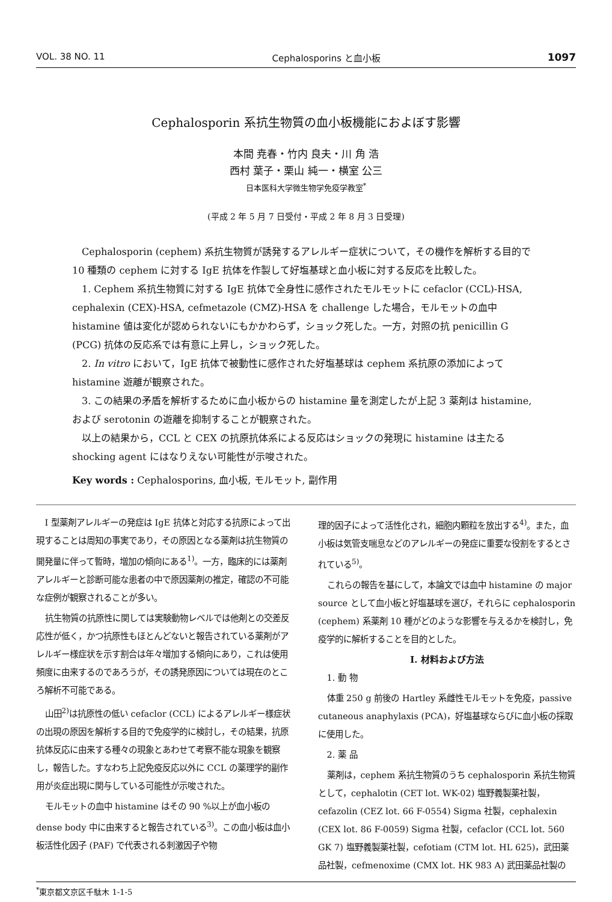VOL. 38 NO. 11 Cephalosporins と血小板 1097
Cephalosporin 系抗生物質の血小板機能におよぼす影響
本間 尭春・竹内 良夫・川 角 浩
西村 葉子・栗山 純一・横室 公三
日本医科大学微生物学免疫学教室<sup>*</sup>
(平成 2 年 5 月 7 日受付・平成 2 年 8 月 3 日受理)
Cephalosporin (cephem) 系抗生物質が誘発するアレルギー症状について，その機作を解析する目的で 10 種類の cephem に対する IgE 抗体を作製して好塩基球と血小板に対する反応を比較した。
1. Cephem 系抗生物質に対する IgE 抗体で全身性に感作されたモルモットに cefaclor (CCL)-HSA, cephalexin (CEX)-HSA, cefmetazole (CMZ)-HSA を challenge した場合，モルモットの血中 histamine 値は変化が認められないにもかかわらず，ショック死した。一方，対照の抗 penicillin G (PCG) 抗体の反応系では有意に上昇し，ショック死した。
2. In vitro において，IgE 抗体で被動性に感作された好塩基球は cephem 系抗原の添加によって histamine 遊離が観察された。
3. この結果の矛盾を解析するために血小板からの histamine 量を測定したが上記 3 薬剤は histamine, および serotonin の遊離を抑制することが観察された。
以上の結果から，CCL と CEX の抗原抗体系による反応はショックの発現に histamine は主たる shocking agent にはなりえない可能性が示唆された。
Key words : Cephalosporins, 血小板, モルモット, 副作用
I 型薬剤アレルギーの発症は IgE 抗体と対応する抗原によって出現することは周知の事実であり，その原因となる薬剤は抗生物質の開発量に伴って暫時，増加の傾向にある<sup>1)</sup>。一方，臨床的には薬剤アレルギーと診断可能な患者の中で原因薬剤の推定，確認の不可能な症例が観察されることが多い。
抗生物質の抗原性に関しては実験動物レベルでは他剤との交差反応性が低く，かつ抗原性もほとんどないと報告されている薬剤がアレルギー様症状を示す割合は年々増加する傾向にあり，これは使用頻度に由来するのであろうが，その誘発原因については現在のところ解析不可能である。
山田<sup>2)</sup>は抗原性の低い cefaclor (CCL) によるアレルギー様症状の出現の原因を解析する目的で免疫学的に検討し，その結果，抗原抗体反応に由来する種々の現象とあわせて考察不能な現象を観察し，報告した。すなわち上記免疫反応以外に CCL の薬理学的副作用が炎症出現に関与している可能性が示唆された。
モルモットの血中 histamine はその 90 %以上が血小板の dense body 中に由来すると報告されている<sup>3)</sup>。この血小板は血小板活性化因子 (PAF) で代表される刺激因子や物
理的因子によって活性化され，細胞内顆粒を放出する<sup>4)</sup>。また，血小板は気管支喘息などのアレルギーの発症に重要な役割をするとされている<sup>5)</sup>。
これらの報告を基にして，本論文では血中 histamine の major source として血小板と好塩基球を選び，それらに cephalosporin (cephem) 系薬剤 10 種がどのような影響を与えるかを検討し，免疫学的に解析することを目的とした。
I. 材料および方法
1. 動 物
体重 250 g 前後の Hartley 系雌性モルモットを免疫，passive cutaneous anaphylaxis (PCA)，好塩基球ならびに血小板の採取に使用した。
2. 薬 品
薬剤は，cephem 系抗生物質のうち cephalosporin 系抗生物質として，cephalotin (CET lot. WK-02) 塩野義製薬社製，cefazolin (CEZ lot. 66 F-0554) Sigma 社製，cephalexin (CEX lot. 86 F-0059) Sigma 社製，cefaclor (CCL lot. 560 GK 7) 塩野義製薬社製，cefotiam (CTM lot. HL 625)，武田薬品社製，cefmenoxime (CMX lot. HK 983 A) 武田薬品社製の
<sup>*</sup> 東京都文京区千駄木 1-1-5